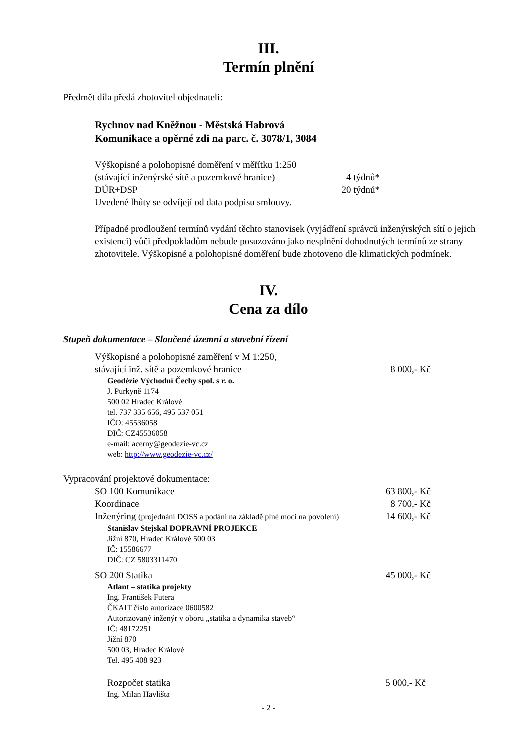III.
Termín plnění
Předmět díla předá zhotovitel objednateli:
Rychnov nad Kněžnou - Městská Habrová
Komunikace a opěrné zdi na parc. č. 3078/1, 3084
Výškopisné a polohopisné doměření v měřítku 1:250
(stávající inženýrské sítě a pozemkové hranice) 4 týdnů*
DÚR+DSP 20 týdnů*
Uvedené lhůty se odvíjejí od data podpisu smlouvy.
Případné prodloužení termínů vydání těchto stanovisek (vyjádření správců inženýrských sítí o jejich existenci) vůči předpokladům nebude posuzováno jako nesplnění dohodnutých termínů ze strany zhotovitele. Výškopisné a polohopisné doměření bude zhotoveno dle klimatických podmínek.
IV.
Cena za dílo
Stupeň dokumentace – Sloučené územní a stavební řízení
Výškopisné a polohopisné zaměření v M 1:250,
stávající inž. sítě a pozemkové hranice 8 000,- Kč
Geodézie Východní Čechy spol. s r. o.
J. Purkyně 1174
500 02 Hradec Králové
tel. 737 335 656, 495 537 051
IČO: 45536058
DIČ: CZ45536058
e-mail: acerny@geodezie-vc.cz
web: http://www.geodezie-vc.cz/
Vypracování projektové dokumentace:
SO 100 Komunikace 63 800,- Kč
Koordinace 8 700,- Kč
Inženýring (projednání DOSS a podání na základě plné moci na povolení) 14 600,- Kč
Stanislav Stejskal DOPRAVNÍ PROJEKCE
Jižní 870, Hradec Králové 500 03
IČ: 15586677
DIČ: CZ 5803311470
SO 200 Statika 45 000,- Kč
Atlant – statika projekty
Ing. František Futera
ČKAIT číslo autorizace 0600582
Autorizovaný inženýr v oboru „statika a dynamika staveb“
IČ: 48172251
Jižní 870
500 03, Hradec Králové
Tel. 495 408 923
Rozpočet statika 5 000,- Kč
Ing. Milan Havlišta
- 2 -